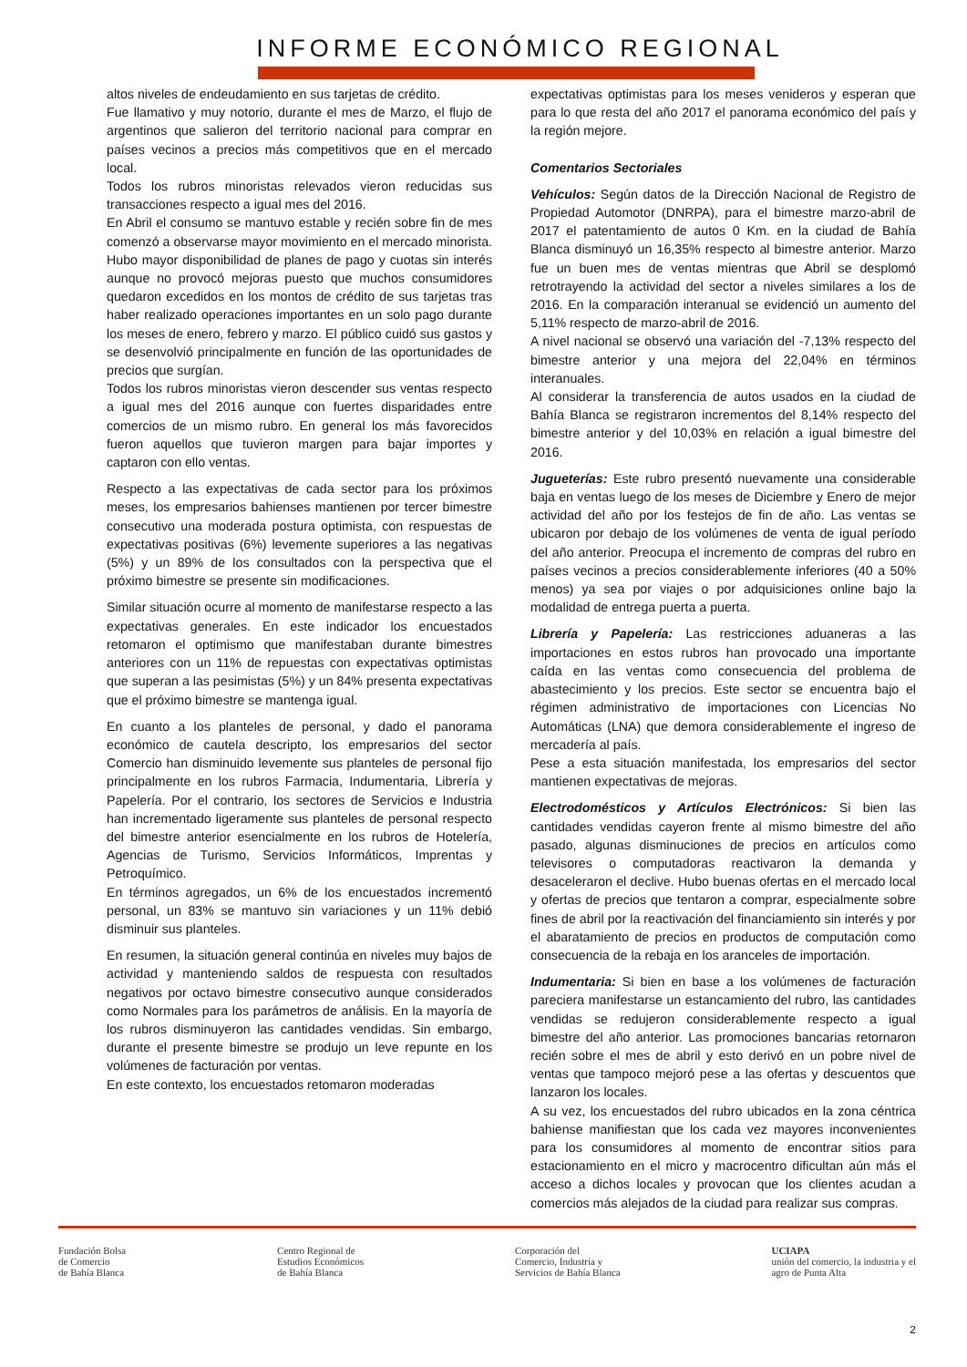INFORME ECONÓMICO REGIONAL
altos niveles de endeudamiento en sus tarjetas de crédito.
Fue llamativo y muy notorio, durante el mes de Marzo, el flujo de argentinos que salieron del territorio nacional para comprar en países vecinos a precios más competitivos que en el mercado local.
Todos los rubros minoristas relevados vieron reducidas sus transacciones respecto a igual mes del 2016.
En Abril el consumo se mantuvo estable y recién sobre fin de mes comenzó a observarse mayor movimiento en el mercado minorista. Hubo mayor disponibilidad de planes de pago y cuotas sin interés aunque no provocó mejoras puesto que muchos consumidores quedaron excedidos en los montos de crédito de sus tarjetas tras haber realizado operaciones importantes en un solo pago durante los meses de enero, febrero y marzo. El público cuidó sus gastos y se desenvolvió principalmente en función de las oportunidades de precios que surgían.
Todos los rubros minoristas vieron descender sus ventas respecto a igual mes del 2016 aunque con fuertes disparidades entre comercios de un mismo rubro. En general los más favorecidos fueron aquellos que tuvieron margen para bajar importes y captaron con ello ventas.
Respecto a las expectativas de cada sector para los próximos meses, los empresarios bahienses mantienen por tercer bimestre consecutivo una moderada postura optimista, con respuestas de expectativas positivas (6%) levemente superiores a las negativas (5%) y un 89% de los consultados con la perspectiva que el próximo bimestre se presente sin modificaciones.
Similar situación ocurre al momento de manifestarse respecto a las expectativas generales. En este indicador los encuestados retomaron el optimismo que manifestaban durante bimestres anteriores con un 11% de repuestas con expectativas optimistas que superan a las pesimistas (5%) y un 84% presenta expectativas que el próximo bimestre se mantenga igual.
En cuanto a los planteles de personal, y dado el panorama económico de cautela descripto, los empresarios del sector Comercio han disminuido levemente sus planteles de personal fijo principalmente en los rubros Farmacia, Indumentaria, Librería y Papelería. Por el contrario, los sectores de Servicios e Industria han incrementado ligeramente sus planteles de personal respecto del bimestre anterior esencialmente en los rubros de Hotelería, Agencias de Turismo, Servicios Informáticos, Imprentas y Petroquímico.
En términos agregados, un 6% de los encuestados incrementó personal, un 83% se mantuvo sin variaciones y un 11% debió disminuir sus planteles.
En resumen, la situación general continúa en niveles muy bajos de actividad y manteniendo saldos de respuesta con resultados negativos por octavo bimestre consecutivo aunque considerados como Normales para los parámetros de análisis. En la mayoría de los rubros disminuyeron las cantidades vendidas. Sin embargo, durante el presente bimestre se produjo un leve repunte en los volúmenes de facturación por ventas.
En este contexto, los encuestados retomaron moderadas
expectativas optimistas para los meses venideros y esperan que para lo que resta del año 2017 el panorama económico del país y la región mejore.
Comentarios Sectoriales
Vehículos: Según datos de la Dirección Nacional de Registro de Propiedad Automotor (DNRPA), para el bimestre marzo-abril de 2017 el patentamiento de autos 0 Km. en la ciudad de Bahía Blanca disminuyó un 16,35% respecto al bimestre anterior. Marzo fue un buen mes de ventas mientras que Abril se desplomó retrotrayendo la actividad del sector a niveles similares a los de 2016. En la comparación interanual se evidenció un aumento del 5,11% respecto de marzo-abril de 2016.
A nivel nacional se observó una variación del -7,13% respecto del bimestre anterior y una mejora del 22,04% en términos interanuales.
Al considerar la transferencia de autos usados en la ciudad de Bahía Blanca se registraron incrementos del 8,14% respecto del bimestre anterior y del 10,03% en relación a igual bimestre del 2016.
Jugueterías: Este rubro presentó nuevamente una considerable baja en ventas luego de los meses de Diciembre y Enero de mejor actividad del año por los festejos de fin de año. Las ventas se ubicaron por debajo de los volúmenes de venta de igual período del año anterior. Preocupa el incremento de compras del rubro en países vecinos a precios considerablemente inferiores (40 a 50% menos) ya sea por viajes o por adquisiciones online bajo la modalidad de entrega puerta a puerta.
Librería y Papelería: Las restricciones aduaneras a las importaciones en estos rubros han provocado una importante caída en las ventas como consecuencia del problema de abastecimiento y los precios. Este sector se encuentra bajo el régimen administrativo de importaciones con Licencias No Automáticas (LNA) que demora considerablemente el ingreso de mercadería al país.
Pese a esta situación manifestada, los empresarios del sector mantienen expectativas de mejoras.
Electrodomésticos y Artículos Electrónicos: Si bien las cantidades vendidas cayeron frente al mismo bimestre del año pasado, algunas disminuciones de precios en artículos como televisores o computadoras reactivaron la demanda y desaceleraron el declive. Hubo buenas ofertas en el mercado local y ofertas de precios que tentaron a comprar, especialmente sobre fines de abril por la reactivación del financiamiento sin interés y por el abaratamiento de precios en productos de computación como consecuencia de la rebaja en los aranceles de importación.
Indumentaria: Si bien en base a los volúmenes de facturación pareciera manifestarse un estancamiento del rubro, las cantidades vendidas se redujeron considerablemente respecto a igual bimestre del año anterior. Las promociones bancarias retornaron recién sobre el mes de abril y esto derivó en un pobre nivel de ventas que tampoco mejoró pese a las ofertas y descuentos que lanzaron los locales.
A su vez, los encuestados del rubro ubicados en la zona céntrica bahiense manifiestan que los cada vez mayores inconvenientes para los consumidores al momento de encontrar sitios para estacionamiento en el micro y macrocentro dificultan aún más el acceso a dichos locales y provocan que los clientes acudan a comercios más alejados de la ciudad para realizar sus compras.
Fundación Bolsa
de Comercio
de Bahía Blanca
Centro Regional de
Estudios Económicos
de Bahía Blanca
Corporación del
Comercio, Industria y
Servicios de Bahía Blanca
UCIAPA
unión del comercio, la industria y el
agro de Punta Alta
2